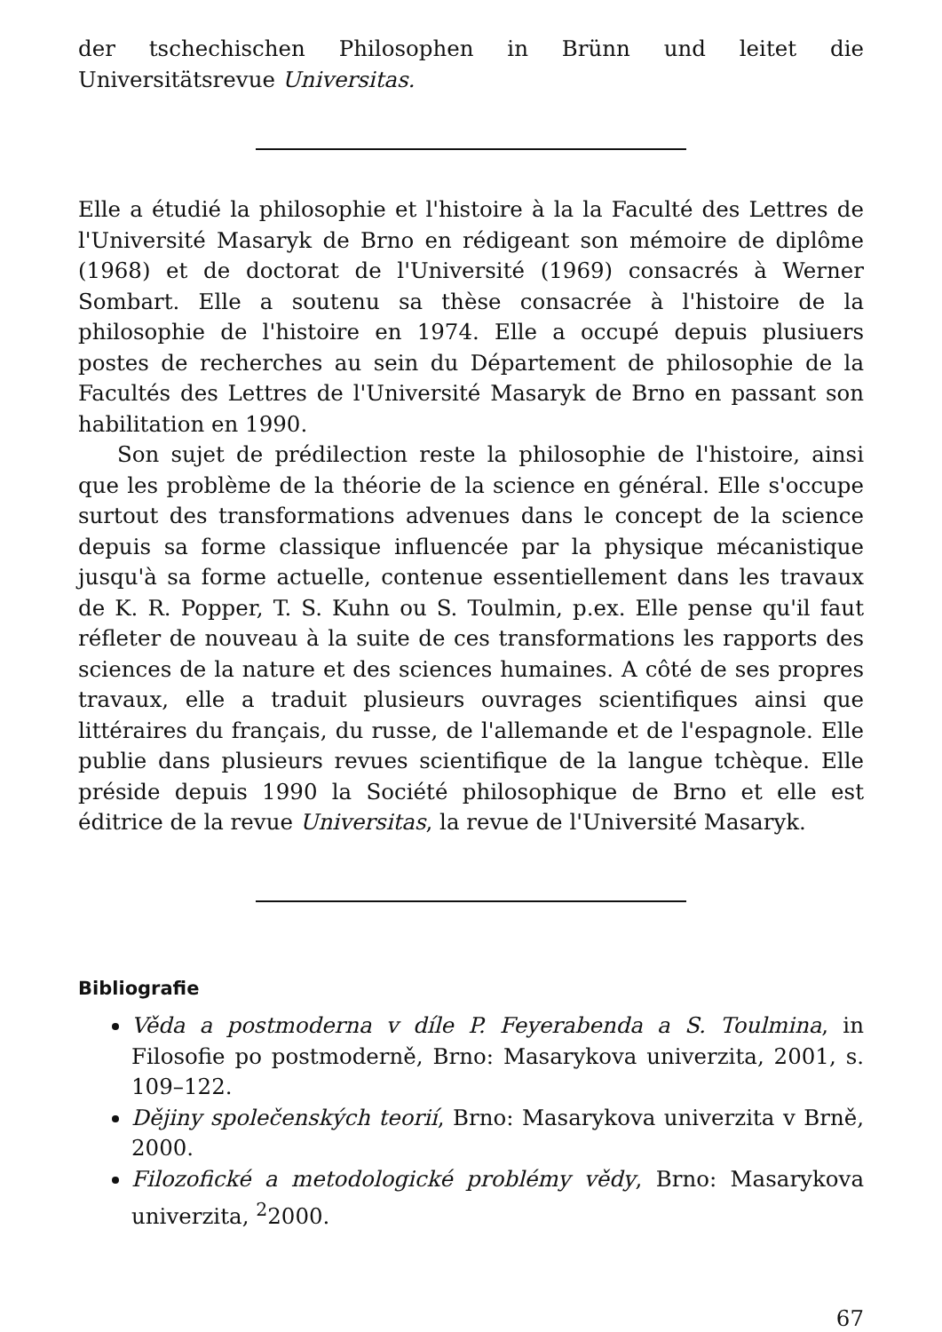der tschechischen Philosophen in Brünn und leitet die Universitätsrevue Universitas.
Elle a étudié la philosophie et l'histoire à la la Faculté des Lettres de l'Université Masaryk de Brno en rédigeant son mémoire de diplôme (1968) et de doctorat de l'Université (1969) consacrés à Werner Sombart. Elle a soutenu sa thèse consacrée à l'histoire de la philosophie de l'histoire en 1974. Elle a occupé depuis plusiuers postes de recherches au sein du Département de philosophie de la Facultés des Lettres de l'Université Masaryk de Brno en passant son habilitation en 1990.
Son sujet de prédilection reste la philosophie de l'histoire, ainsi que les problème de la théorie de la science en général. Elle s'occupe surtout des transformations advenues dans le concept de la science depuis sa forme classique influencée par la physique mécanistique jusqu'à sa forme actuelle, contenue essentiellement dans les travaux de K. R. Popper, T. S. Kuhn ou S. Toulmin, p.ex. Elle pense qu'il faut réfleter de nouveau à la suite de ces transformations les rapports des sciences de la nature et des sciences humaines. A côté de ses propres travaux, elle a traduit plusieurs ouvrages scientifiques ainsi que littéraires du français, du russe, de l'allemande et de l'espagnole. Elle publie dans plusieurs revues scientifique de la langue tchèque. Elle préside depuis 1990 la Société philosophique de Brno et elle est éditrice de la revue Universitas, la revue de l'Université Masaryk.
Bibliografie
Věda a postmoderna v díle P. Feyerabenda a S. Toulmina, in Filosofie po postmoderně, Brno: Masarykova univerzita, 2001, s. 109–122.
Dějiny společenských teorií, Brno: Masarykova univerzita v Brně, 2000.
Filozofické a metodologické problémy vědy, Brno: Masarykova univerzita, <sup>2</sup>2000.
67